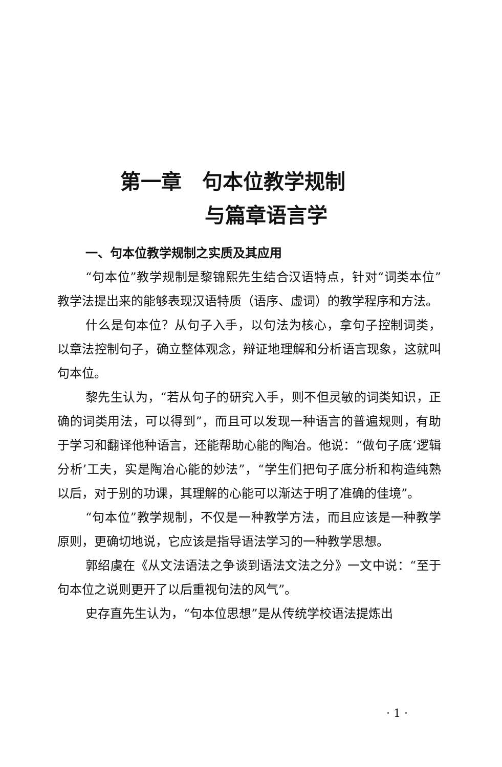第一章　句本位教学规制
与篇章语言学
一、句本位教学规制之实质及其应用
“句本位”教学规制是黎锦熙先生结合汉语特点，针对“词类本位”教学法提出来的能够表现汉语特质（语序、虚词）的教学程序和方法。
什么是句本位？从句子入手，以句法为核心，拿句子控制词类，以章法控制句子，确立整体观念，辩证地理解和分析语言现象，这就叫句本位。
黎先生认为，“若从句子的研究入手，则不但灵敏的词类知识，正确的词类用法，可以得到”，而且可以发现一种语言的普遍规则，有助于学习和翻译他种语言，还能帮助心能的陶冶。他说：“做句子底‘逻辑分析’工夫，实是陶冶心能的妙法”，“学生们把句子底分析和构造纯熟以后，对于别的功课，其理解的心能可以渐达于明了准确的佳境”。
“句本位”教学规制，不仅是一种教学方法，而且应该是一种教学原则，更确切地说，它应该是指导语法学习的一种教学思想。
郭绍虞在《从文法语法之争谈到语法文法之分》一文中说：“至于句本位之说则更开了以后重视句法的风气”。
史存直先生认为，“句本位思想”是从传统学校语法提炼出
· 1 ·